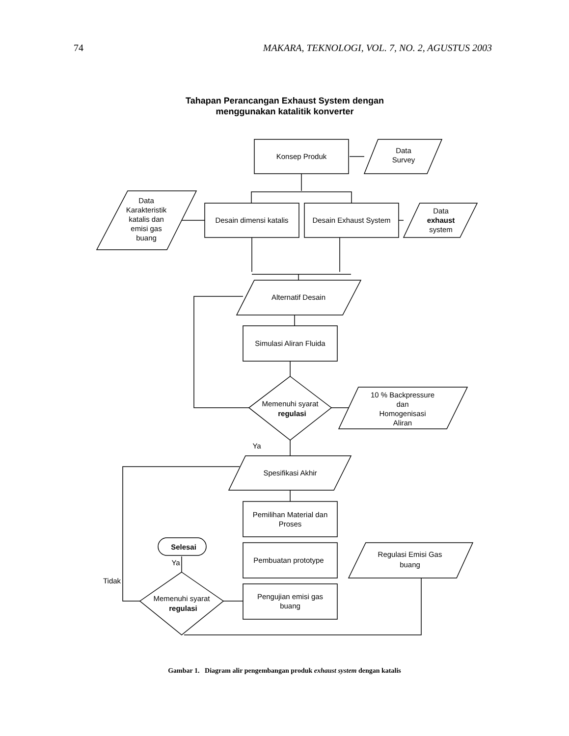74 MAKARA, TEKNOLOGI, VOL. 7, NO. 2, AGUSTUS 2003
Tahapan Perancangan Exhaust System dengan
menggunakan katalitik konverter
Konsep Produk
Data
Survey
Data
Karakteristik
katalis dan
emisi gas
buang
Desain dimensi katalis
Desain Exhaust System
Data
exhaust
system
Alternatif Desain
Simulasi Aliran Fluida
Memenuhi syarat
regulasi
10 % Backpressure
dan
Homogenisasi
Aliran
Ya
Spesifikasi Akhir
Pemilihan Material dan
Proses
Pembuatan prototype
Pengujian emisi gas
buang
Regulasi Emisi Gas
buang
Selesai
Ya
Tidak
Memenuhi syarat
regulasi
Gambar 1. Diagram alir pengembangan produk exhaust system dengan katalis